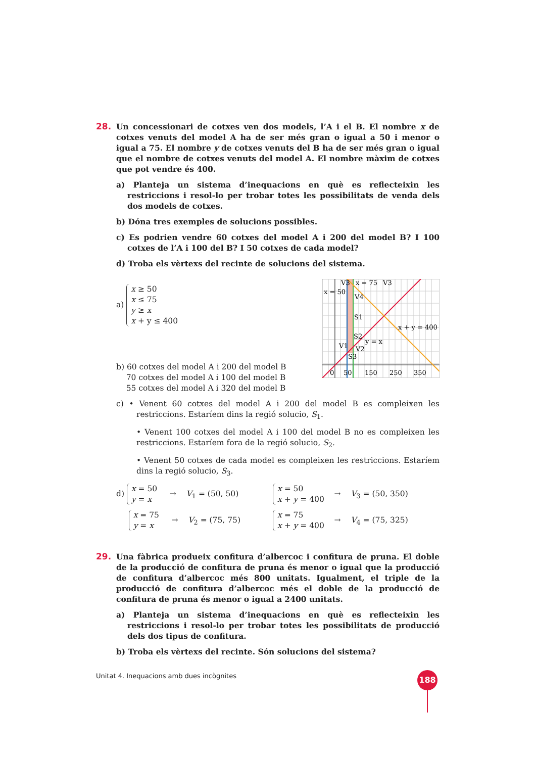28.
Un concessionari de cotxes ven dos models, l’A i el B. El nombre x de cotxes venuts del model A ha de ser més gran o igual a 50 i menor o igual a 75. El nombre y de cotxes venuts del B ha de ser més gran o igual que el nombre de cotxes venuts del model A. El nombre màxim de cotxes que pot vendre és 400.
a) Planteja un sistema d’inequacions en què es reflecteixin les restriccions i resol-lo per trobar totes les possibilitats de venda dels dos models de cotxes.
b) Dóna tres exemples de solucions possibles.
c) Es podrien vendre 60 cotxes del model A i 200 del model B? I 100 cotxes de l’A i 100 del B? I 50 cotxes de cada model?
d) Troba els vèrtexs del recinte de solucions del sistema.
a) x ≥ 50
x ≤ 75
y ≥ x
x + y ≤ 400
b) 60 cotxes del model A i 200 del model B
70 cotxes del model A i 100 del model B
55 cotxes del model A i 320 del model B
x = 50
x = 75
V3
V3
V4
S1
S2
V1
V2
S3
0
50
150
250
350
y = x
x + y = 400
c) • Venent 60 cotxes del model A i 200 del model B es compleixen les restriccions. Estaríem dins la regió solucio, S<sub>1</sub>.
• Venent 100 cotxes del model A i 100 del model B no es compleixen les restriccions. Estaríem fora de la regió solucio, S<sub>2</sub>.
• Venent 50 cotxes de cada model es compleixen les restriccions. Estaríem dins la regió solucio, S<sub>3</sub>.
d) x = 50
y = x → V<sub>1</sub> = (50, 50)
x = 50
x + y = 400 → V<sub>3</sub> = (50, 350)
x = 75
y = x → V<sub>2</sub> = (75, 75)
x = 75
x + y = 400 → V<sub>4</sub> = (75, 325)
29.
Una fàbrica produeix confitura d’albercoc i confitura de pruna. El doble de la producció de confitura de pruna és menor o igual que la producció de confitura d’albercoc més 800 unitats. Igualment, el triple de la producció de confitura d’albercoc més el doble de la producció de confitura de pruna és menor o igual a 2400 unitats.
a) Planteja un sistema d’inequacions en què es reflecteixin les restriccions i resol-lo per trobar totes les possibilitats de producció dels dos tipus de confitura.
b) Troba els vèrtexs del recinte. Són solucions del sistema?
Unitat 4. Inequacions amb dues incògnites
188